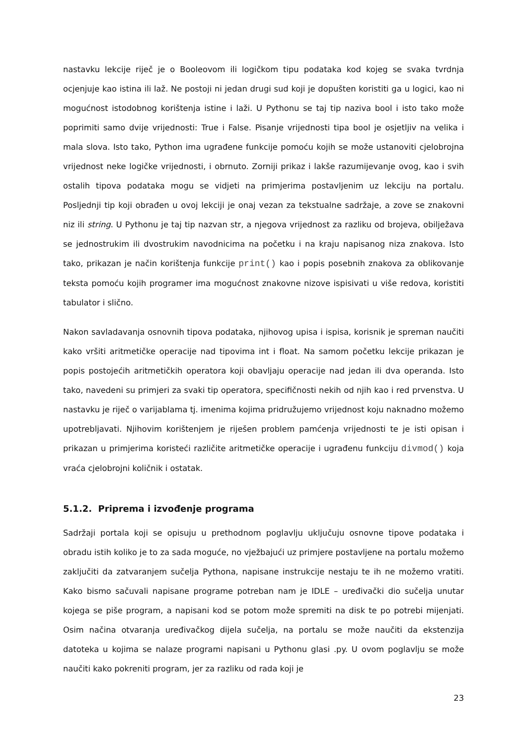nastavku lekcije riječ je o Booleovom ili logičkom tipu podataka kod kojeg se svaka tvrdnja ocjenjuje kao istina ili laž. Ne postoji ni jedan drugi sud koji je dopušten koristiti ga u logici, kao ni mogućnost istodobnog korištenja istine i laži. U Pythonu se taj tip naziva bool i isto tako može poprimiti samo dvije vrijednosti: True i False. Pisanje vrijednosti tipa bool je osjetljiv na velika i mala slova. Isto tako, Python ima ugrađene funkcije pomoću kojih se može ustanoviti cjelobrojna vrijednost neke logičke vrijednosti, i obrnuto. Zorniji prikaz i lakše razumijevanje ovog, kao i svih ostalih tipova podataka mogu se vidjeti na primjerima postavljenim uz lekciju na portalu. Posljednji tip koji obrađen u ovoj lekciji je onaj vezan za tekstualne sadržaje, a zove se znakovni niz ili string. U Pythonu je taj tip nazvan str, a njegova vrijednost za razliku od brojeva, obilježava se jednostrukim ili dvostrukim navodnicima na početku i na kraju napisanog niza znakova. Isto tako, prikazan je način korištenja funkcije print() kao i popis posebnih znakova za oblikovanje teksta pomoću kojih programer ima mogućnost znakovne nizove ispisivati u više redova, koristiti tabulator i slično.
Nakon savladavanja osnovnih tipova podataka, njihovog upisa i ispisa, korisnik je spreman naučiti kako vršiti aritmetičke operacije nad tipovima int i float. Na samom početku lekcije prikazan je popis postojećih aritmetičkih operatora koji obavljaju operacije nad jedan ili dva operanda. Isto tako, navedeni su primjeri za svaki tip operatora, specifičnosti nekih od njih kao i red prvenstva. U nastavku je riječ o varijablama tj. imenima kojima pridružujemo vrijednost koju naknadno možemo upotrebljavati. Njihovim korištenjem je riješen problem pamćenja vrijednosti te je isti opisan i prikazan u primjerima koristeći različite aritmetičke operacije i ugrađenu funkciju divmod() koja vraća cjelobrojni količnik i ostatak.
5.1.2. Priprema i izvođenje programa
Sadržaji portala koji se opisuju u prethodnom poglavlju uključuju osnovne tipove podataka i obradu istih koliko je to za sada moguće, no vježbajući uz primjere postavljene na portalu možemo zaključiti da zatvaranjem sučelja Pythona, napisane instrukcije nestaju te ih ne možemo vratiti. Kako bismo sačuvali napisane programe potreban nam je IDLE – uređivački dio sučelja unutar kojega se piše program, a napisani kod se potom može spremiti na disk te po potrebi mijenjati. Osim načina otvaranja uređivačkog dijela sučelja, na portalu se može naučiti da ekstenzija datoteka u kojima se nalaze programi napisani u Pythonu glasi .py. U ovom poglavlju se može naučiti kako pokreniti program, jer za razliku od rada koji je
23